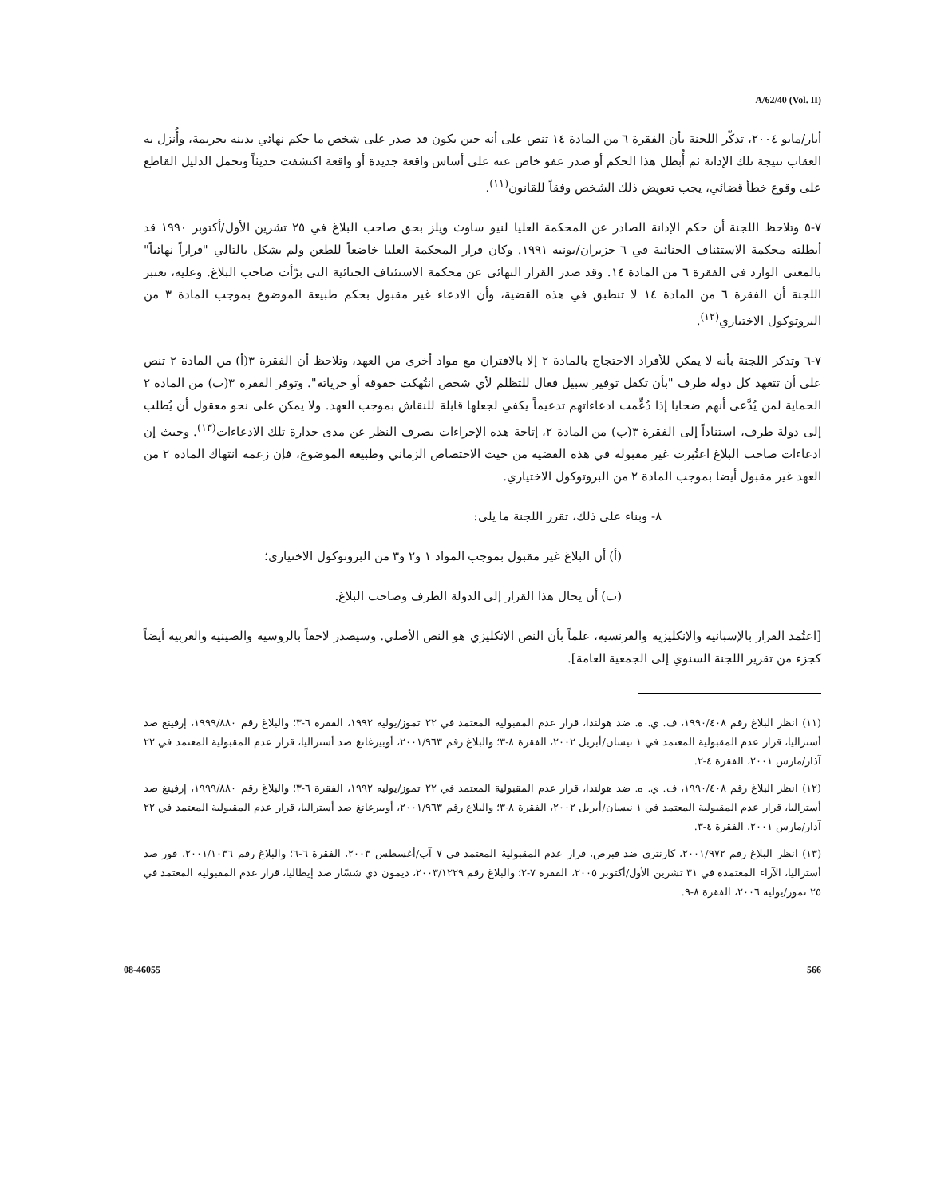A/62/40 (Vol. II)
أيار/مايو ٢٠٠٤، تذكّر اللجنة بأن الفقرة ٦ من المادة ١٤ تنص على أنه حين يكون قد صدر على شخص ما حكم نهائي يدينه بجريمة، وأُنزل به العقاب نتيجة تلك الإدانة ثم أُبطل هذا الحكم أو صدر عفو خاص عنه على أساس واقعة جديدة أو واقعة اكتشفت حديثاً وتحمل الدليل القاطع على وقوع خطأ قضائي، يجب تعويض ذلك الشخص وفقاً للقانون<sup>(١١)</sup>.
٧-٥ وتلاحظ اللجنة أن حكم الإدانة الصادر عن المحكمة العليا لنيو ساوث ويلز بحق صاحب البلاغ في ٢٥ تشرين الأول/أكتوبر ١٩٩٠ قد أبطلته محكمة الاستئناف الجنائية في ٦ حزيران/يونيه ١٩٩١. وكان قرار المحكمة العليا خاضعاً للطعن ولم يشكل بالتالي "قراراً نهائياً" بالمعنى الوارد في الفقرة ٦ من المادة ١٤. وقد صدر القرار النهائي عن محكمة الاستئناف الجنائية التي برّأت صاحب البلاغ. وعليه، تعتبر اللجنة أن الفقرة ٦ من المادة ١٤ لا تنطبق في هذه القضية، وأن الادعاء غير مقبول بحكم طبيعة الموضوع بموجب المادة ٣ من البروتوكول الاختياري<sup>(١٢)</sup>.
٧-٦ وتذكر اللجنة بأنه لا يمكن للأفراد الاحتجاج بالمادة ٢ إلا بالاقتران مع مواد أخرى من العهد، وتلاحظ أن الفقرة ٣(أ) من المادة ٢ تنص على أن تتعهد كل دولة طرف "بأن تكفل توفير سبيل فعال للتظلم لأي شخص انتُهكت حقوقه أو حرياته". وتوفر الفقرة ٣(ب) من المادة ٢ الحماية لمن يُدَّعى أنهم ضحايا إذا دُعِّمت ادعاءاتهم تدعيماً يكفي لجعلها قابلة للنقاش بموجب العهد. ولا يمكن على نحو معقول أن يُطلب إلى دولة طرف، استناداً إلى الفقرة ٣(ب) من المادة ٢، إتاحة هذه الإجراءات بصرف النظر عن مدى جدارة تلك الادعاءات<sup>(١٣)</sup>. وحيث إن ادعاءات صاحب البلاغ اعتُبرت غير مقبولة في هذه القضية من حيث الاختصاص الزماني وطبيعة الموضوع، فإن زعمه انتهاك المادة ٢ من العهد غير مقبول أيضا بموجب المادة ٢ من البروتوكول الاختياري.
٨- وبناء على ذلك، تقرر اللجنة ما يلي:
(أ) أن البلاغ غير مقبول بموجب المواد ١ و٢ و٣ من البروتوكول الاختياري؛
(ب) أن يحال هذا القرار إلى الدولة الطرف وصاحب البلاغ.
[اعتُمد القرار بالإسبانية والإنكليزية والفرنسية، علماً بأن النص الإنكليزي هو النص الأصلي. وسيصدر لاحقاً بالروسية والصينية والعربية أيضاً كجزء من تقرير اللجنة السنوي إلى الجمعية العامة].
(١١) انظر البلاغ رقم ١٩٩٠/٤٠٨، ف. ي. ه. ضد هولندا، قرار عدم المقبولية المعتمد في ٢٢ تموز/يوليه ١٩٩٢، الفقرة ٦-٣؛ والبلاغ رقم ١٩٩٩/٨٨٠، إرفينغ ضد أستراليا، قرار عدم المقبولية المعتمد في ١ نيسان/أبريل ٢٠٠٢، الفقرة ٨-٣؛ والبلاغ رقم ٢٠٠١/٩٦٣، أوبيرغانغ ضد أستراليا، قرار عدم المقبولية المعتمد في ٢٢ آذار/مارس ٢٠٠١، الفقرة ٤-٢.
(١٢) انظر البلاغ رقم ١٩٩٠/٤٠٨، ف. ي. ه. ضد هولندا، قرار عدم المقبولية المعتمد في ٢٢ تموز/يوليه ١٩٩٢، الفقرة ٦-٣؛ والبلاغ رقم ١٩٩٩/٨٨٠، إرفينغ ضد أستراليا، قرار عدم المقبولية المعتمد في ١ نيسان/أبريل ٢٠٠٢، الفقرة ٨-٣؛ والبلاغ رقم ٢٠٠١/٩٦٣، أوبيرغانغ ضد أستراليا، قرار عدم المقبولية المعتمد في ٢٢ آذار/مارس ٢٠٠١، الفقرة ٤-٣.
(١٣) انظر البلاغ رقم ٢٠٠١/٩٧٢، كازنتزي ضد قبرص، قرار عدم المقبولية المعتمد في ٧ آب/أغسطس ٢٠٠٣، الفقرة ٦-٦؛ والبلاغ رقم ٢٠٠١/١٠٣٦، فور ضد أستراليا، الآراء المعتمدة في ٣١ تشرين الأول/أكتوبر ٢٠٠٥، الفقرة ٧-٢؛ والبلاغ رقم ٢٠٠٣/١٢٢٩، ديمون دي شسّار ضد إيطاليا، قرار عدم المقبولية المعتمد في ٢٥ تموز/يوليه ٢٠٠٦، الفقرة ٨-٩.
08-46055 566